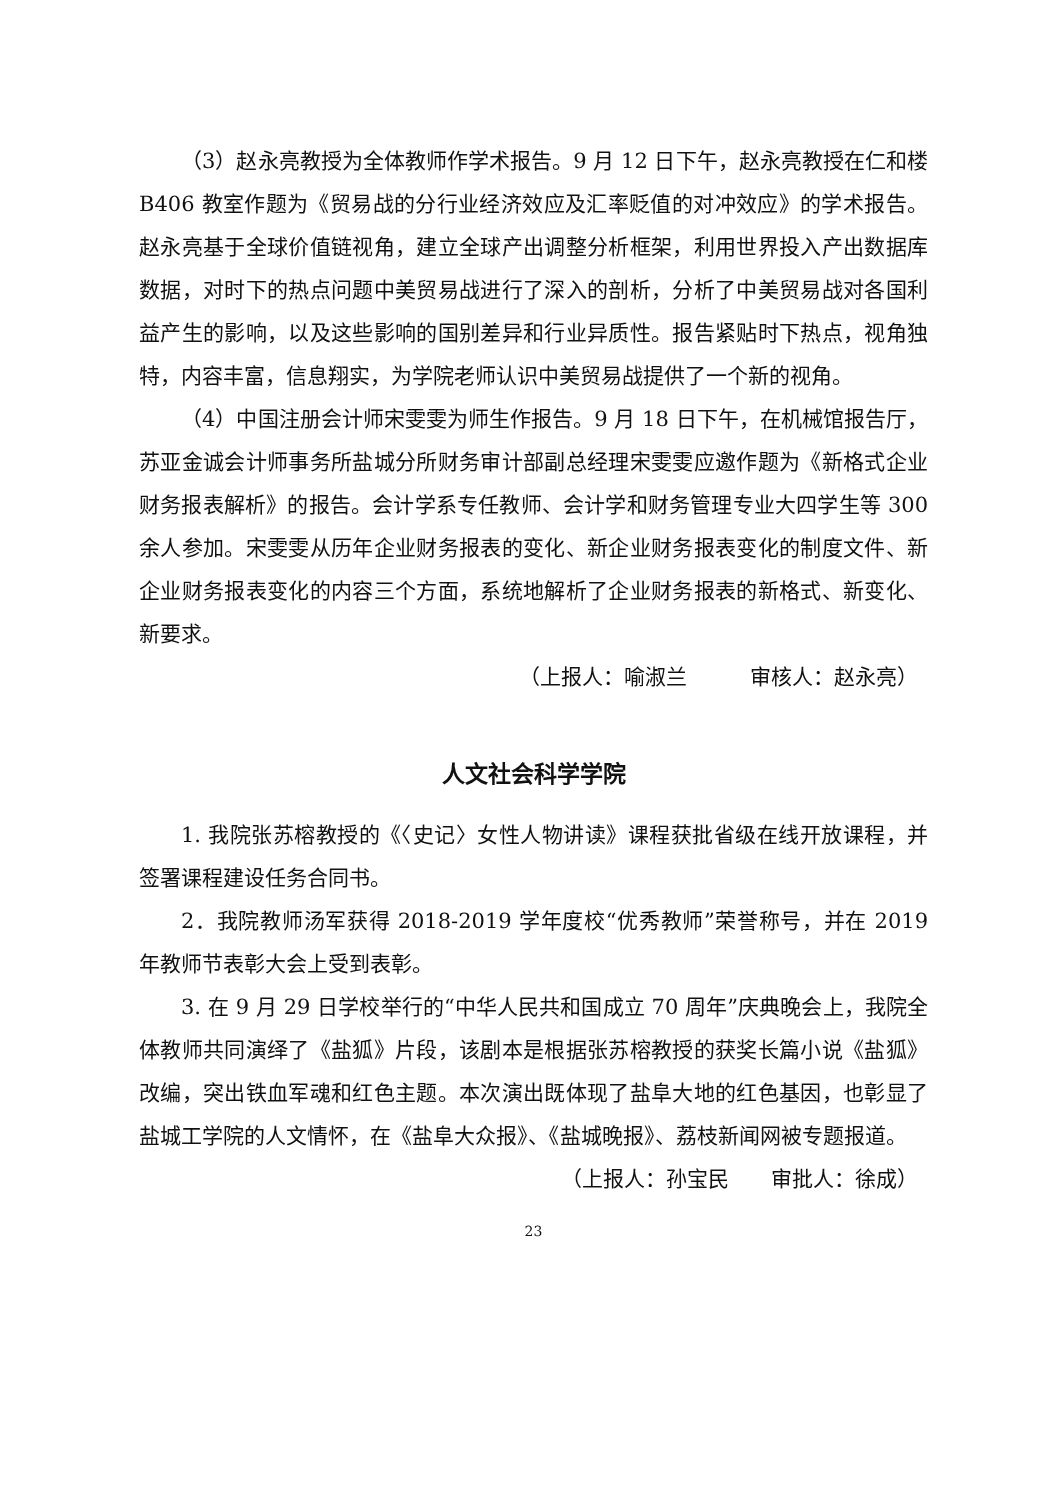（3）赵永亮教授为全体教师作学术报告。9 月 12 日下午，赵永亮教授在仁和楼 B406 教室作题为《贸易战的分行业经济效应及汇率贬值的对冲效应》的学术报告。赵永亮基于全球价值链视角，建立全球产出调整分析框架，利用世界投入产出数据库数据，对时下的热点问题中美贸易战进行了深入的剖析，分析了中美贸易战对各国利益产生的影响，以及这些影响的国别差异和行业异质性。报告紧贴时下热点，视角独特，内容丰富，信息翔实，为学院老师认识中美贸易战提供了一个新的视角。
（4）中国注册会计师宋雯雯为师生作报告。9 月 18 日下午，在机械馆报告厅，苏亚金诚会计师事务所盐城分所财务审计部副总经理宋雯雯应邀作题为《新格式企业财务报表解析》的报告。会计学系专任教师、会计学和财务管理专业大四学生等 300 余人参加。宋雯雯从历年企业财务报表的变化、新企业财务报表变化的制度文件、新企业财务报表变化的内容三个方面，系统地解析了企业财务报表的新格式、新变化、新要求。
（上报人：喻淑兰　　　审核人：赵永亮）
人文社会科学学院
1. 我院张苏榕教授的《〈史记〉女性人物讲读》课程获批省级在线开放课程，并签署课程建设任务合同书。
2．我院教师汤军获得 2018-2019 学年度校“优秀教师”荣誉称号，并在 2019 年教师节表彰大会上受到表彰。
3. 在 9 月 29 日学校举行的“中华人民共和国成立 70 周年”庆典晚会上，我院全体教师共同演绎了《盐狐》片段，该剧本是根据张苏榕教授的获奖长篇小说《盐狐》改编，突出铁血军魂和红色主题。本次演出既体现了盐阜大地的红色基因，也彰显了盐城工学院的人文情怀，在《盐阜大众报》、《盐城晚报》、荔枝新闻网被专题报道。
（上报人：孙宝民　　审批人：徐成）
23